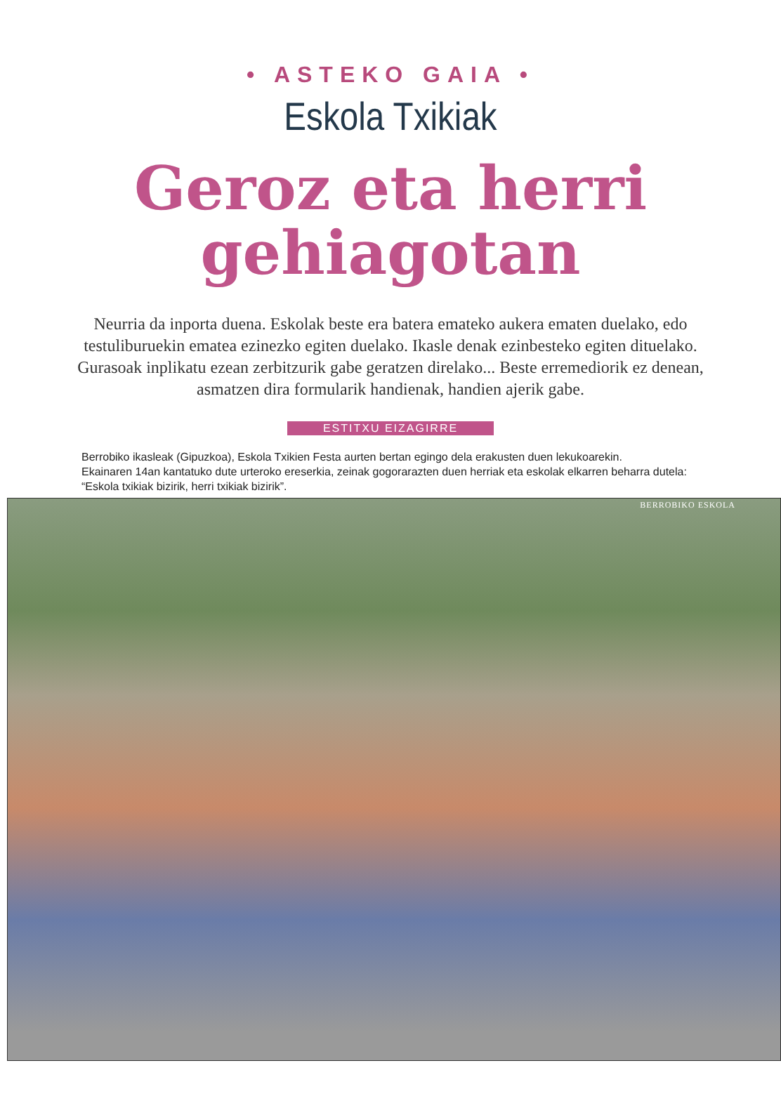• ASTEKO GAIA •
Eskola Txikiak
Geroz eta herri
gehiagotan
Neurria da inporta duena. Eskolak beste era batera emateko aukera ematen duelako, edo testuliburuekin ematea ezinezko egiten duelako. Ikasle denak ezinbesteko egiten dituelako. Gurasoak inplikatu ezean zerbitzurik gabe geratzen direlako... Beste erremediorik ez denean, asmatzen dira formularik handienak, handien ajerik gabe.
ESTITXU EIZAGIRRE
Berrobiko ikasleak (Gipuzkoa), Eskola Txikien Festa aurten bertan egingo dela erakusten duen lekukoarekin.
Ekainaren 14an kantatuko dute urteroko ereserkia, zeinak gogorarazten duen herriak eta eskolak elkarren beharra dutela:
“Eskola txikiak bizirik, herri txikiak bizirik”.
BERROBIKO ESKOLA